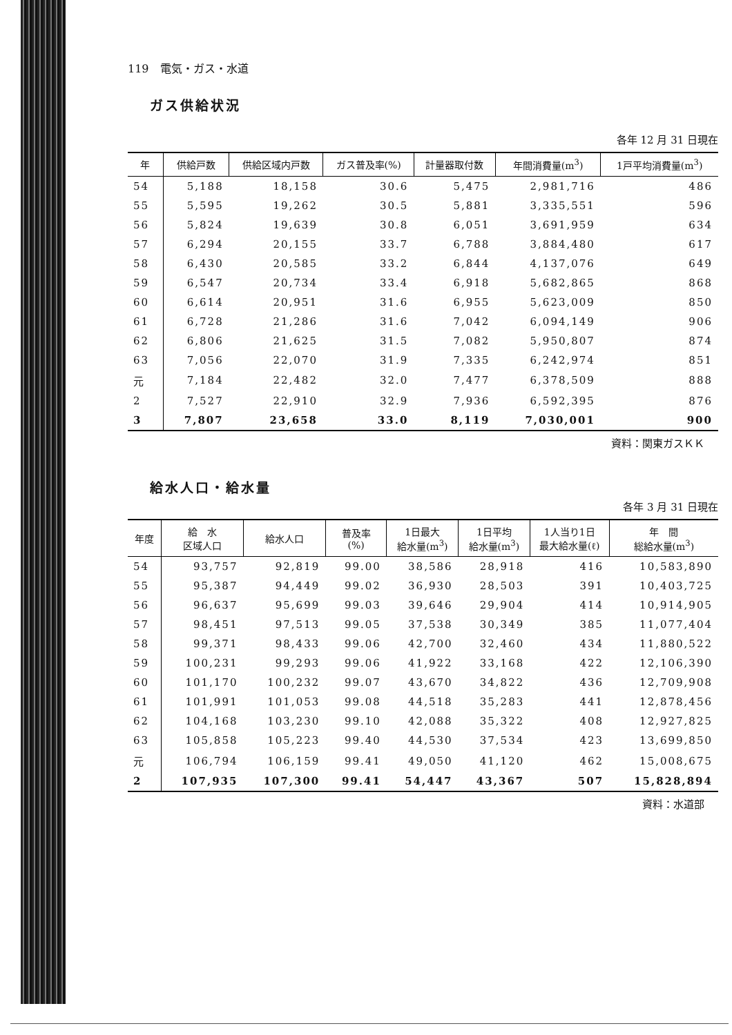119　電気・ガス・水道
ガス供給状況
各年 12 月 31 日現在
| 年 | 供給戸数 | 供給区域内戸数 | ガス普及率(%) | 計量器取付数 | 年間消費量(m<sup>3</sup>) | 1戸平均消費量(m<sup>3</sup>) |
| --- | --- | --- | --- | --- | --- | --- |
| 54 | 5,188 | 18,158 | 30.6 | 5,475 | 2,981,716 | 486 |
| 55 | 5,595 | 19,262 | 30.5 | 5,881 | 3,335,551 | 596 |
| 56 | 5,824 | 19,639 | 30.8 | 6,051 | 3,691,959 | 634 |
| 57 | 6,294 | 20,155 | 33.7 | 6,788 | 3,884,480 | 617 |
| 58 | 6,430 | 20,585 | 33.2 | 6,844 | 4,137,076 | 649 |
| 59 | 6,547 | 20,734 | 33.4 | 6,918 | 5,682,865 | 868 |
| 60 | 6,614 | 20,951 | 31.6 | 6,955 | 5,623,009 | 850 |
| 61 | 6,728 | 21,286 | 31.6 | 7,042 | 6,094,149 | 906 |
| 62 | 6,806 | 21,625 | 31.5 | 7,082 | 5,950,807 | 874 |
| 63 | 7,056 | 22,070 | 31.9 | 7,335 | 6,242,974 | 851 |
| 元 | 7,184 | 22,482 | 32.0 | 7,477 | 6,378,509 | 888 |
| 2 | 7,527 | 22,910 | 32.9 | 7,936 | 6,592,395 | 876 |
| 3 | 7,807 | 23,658 | 33.0 | 8,119 | 7,030,001 | 900 |
資料：関東ガスＫＫ
給水人口・給水量
各年 3 月 31 日現在
| 年度 | 給 水 区域人口 | 給水人口 | 普及率 (%) | 1日最大 給水量(m<sup>3</sup>) | 1日平均 給水量(m<sup>3</sup>) | 1人当り1日 最大給水量(ℓ) | 年 間 総給水量(m<sup>3</sup>) |
| --- | --- | --- | --- | --- | --- | --- | --- |
| 54 | 93,757 | 92,819 | 99.00 | 38,586 | 28,918 | 416 | 10,583,890 |
| 55 | 95,387 | 94,449 | 99.02 | 36,930 | 28,503 | 391 | 10,403,725 |
| 56 | 96,637 | 95,699 | 99.03 | 39,646 | 29,904 | 414 | 10,914,905 |
| 57 | 98,451 | 97,513 | 99.05 | 37,538 | 30,349 | 385 | 11,077,404 |
| 58 | 99,371 | 98,433 | 99.06 | 42,700 | 32,460 | 434 | 11,880,522 |
| 59 | 100,231 | 99,293 | 99.06 | 41,922 | 33,168 | 422 | 12,106,390 |
| 60 | 101,170 | 100,232 | 99.07 | 43,670 | 34,822 | 436 | 12,709,908 |
| 61 | 101,991 | 101,053 | 99.08 | 44,518 | 35,283 | 441 | 12,878,456 |
| 62 | 104,168 | 103,230 | 99.10 | 42,088 | 35,322 | 408 | 12,927,825 |
| 63 | 105,858 | 105,223 | 99.40 | 44,530 | 37,534 | 423 | 13,699,850 |
| 元 | 106,794 | 106,159 | 99.41 | 49,050 | 41,120 | 462 | 15,008,675 |
| 2 | 107,935 | 107,300 | 99.41 | 54,447 | 43,367 | 507 | 15,828,894 |
資料：水道部